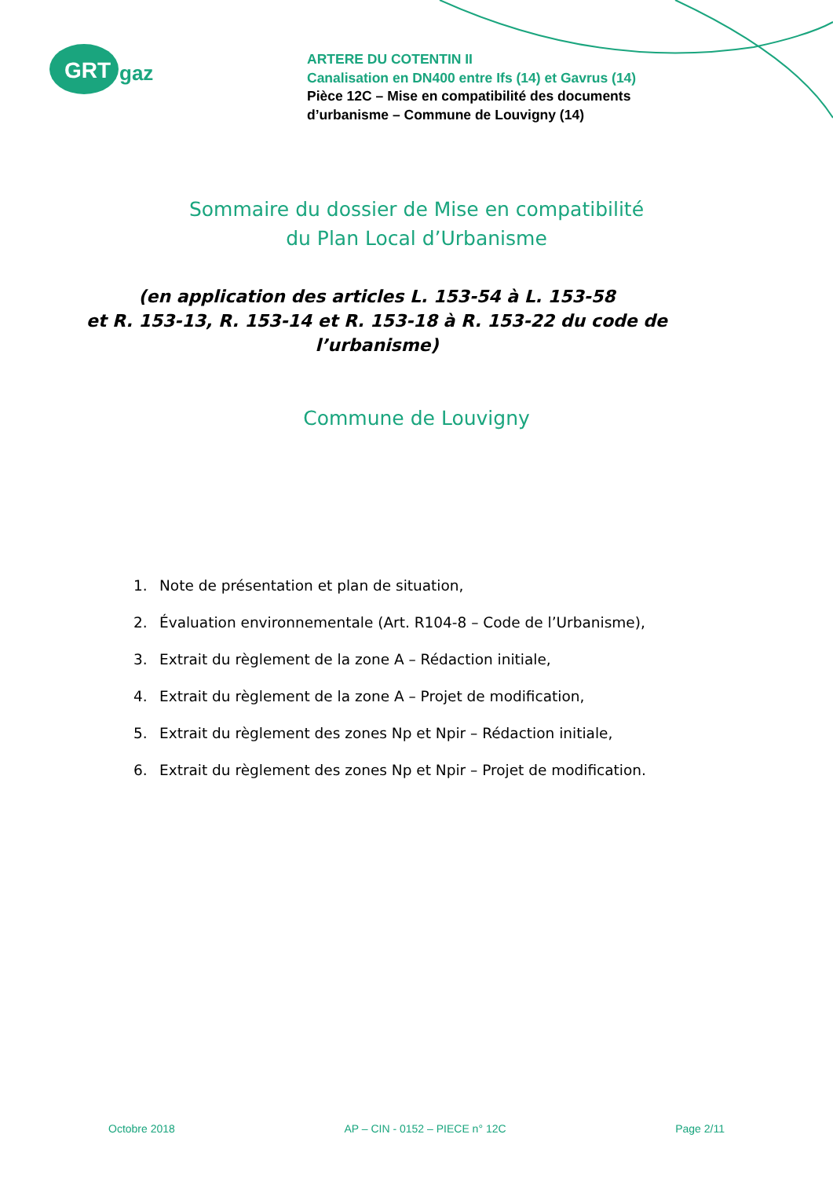GRT
gaz
ARTERE DU COTENTIN II
Canalisation en DN400 entre Ifs (14) et Gavrus (14)
Pièce 12C – Mise en compatibilité des documents
d’urbanisme – Commune de Louvigny (14)
Sommaire du dossier de Mise en compatibilité
du Plan Local d’Urbanisme
(en application des articles L. 153-54 à L. 153-58
et R. 153-13, R. 153-14 et R. 153-18 à R. 153-22 du code de l’urbanisme)
Commune de Louvigny
1. Note de présentation et plan de situation,
2. Évaluation environnementale (Art. R104-8 – Code de l’Urbanisme),
3. Extrait du règlement de la zone A – Rédaction initiale,
4. Extrait du règlement de la zone A – Projet de modification,
5. Extrait du règlement des zones Np et Npir – Rédaction initiale,
6. Extrait du règlement des zones Np et Npir – Projet de modification.
Octobre 2018 AP – CIN - 0152 – PIECE n° 12C Page 2/11